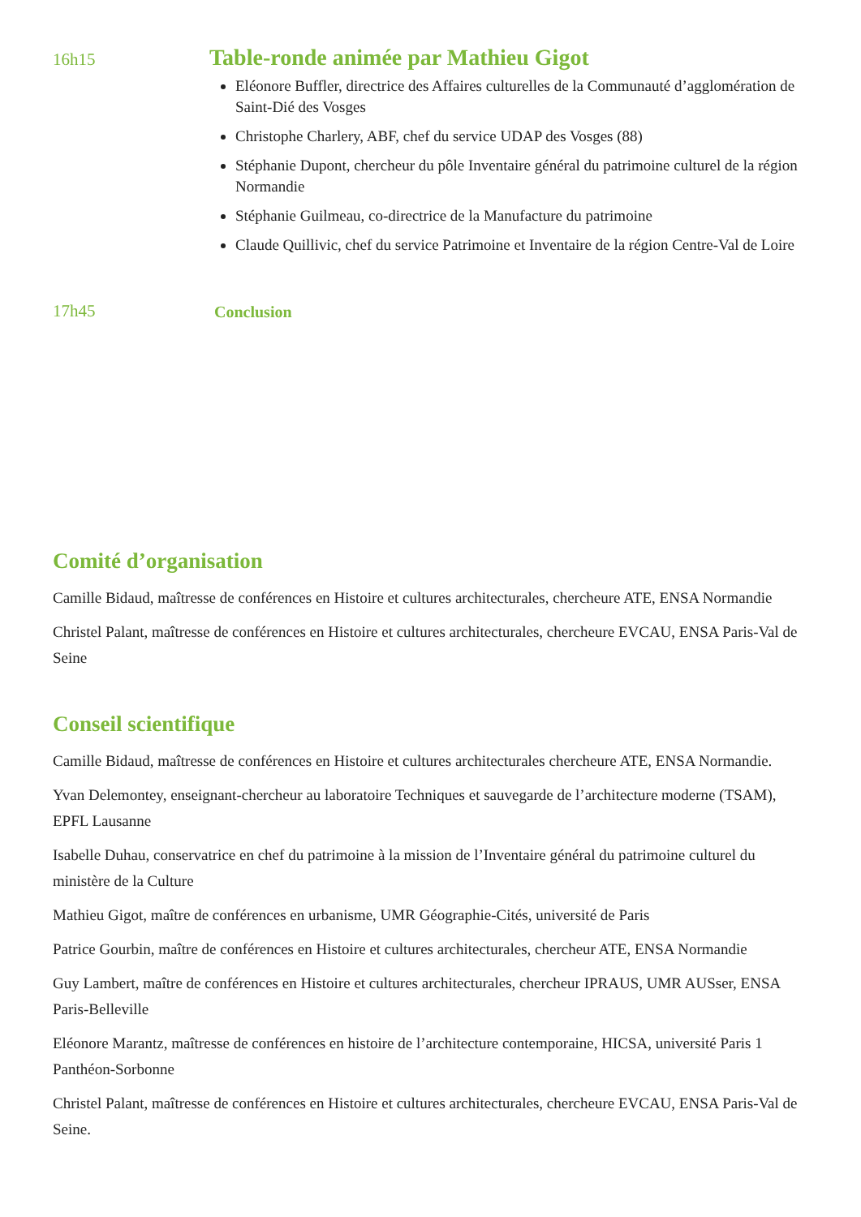16h15
Table-ronde animée par Mathieu Gigot
Eléonore Buffler, directrice des Affaires culturelles de la Communauté d’agglomération de Saint-Dié des Vosges
Christophe Charlery, ABF, chef du service UDAP des Vosges (88)
Stéphanie Dupont, chercheur du pôle Inventaire général du patrimoine culturel de la région Normandie
Stéphanie Guilmeau, co-directrice de la Manufacture du patrimoine
Claude Quillivic, chef du service Patrimoine et Inventaire de la région Centre-Val de Loire
17h45 Conclusion
Comité d’organisation
Camille Bidaud, maîtresse de conférences en Histoire et cultures architecturales, chercheure ATE, ENSA Normandie
Christel Palant, maîtresse de conférences en Histoire et cultures architecturales, chercheure EVCAU, ENSA Paris-Val de Seine
Conseil scientifique
Camille Bidaud, maîtresse de conférences en Histoire et cultures architecturales chercheure ATE, ENSA Normandie.
Yvan Delemontey, enseignant-chercheur au laboratoire Techniques et sauvegarde de l’architecture moderne (TSAM), EPFL Lausanne
Isabelle Duhau, conservatrice en chef du patrimoine à la mission de l’Inventaire général du patrimoine culturel du ministère de la Culture
Mathieu Gigot, maître de conférences en urbanisme, UMR Géographie-Cités, université de Paris
Patrice Gourbin, maître de conférences en Histoire et cultures architecturales, chercheur ATE, ENSA Normandie
Guy Lambert, maître de conférences en Histoire et cultures architecturales, chercheur IPRAUS, UMR AUSser, ENSA Paris-Belleville
Eléonore Marantz, maîtresse de conférences en histoire de l’architecture contemporaine, HICSA, université Paris 1 Panthéon-Sorbonne
Christel Palant, maîtresse de conférences en Histoire et cultures architecturales, chercheure EVCAU, ENSA Paris-Val de Seine.